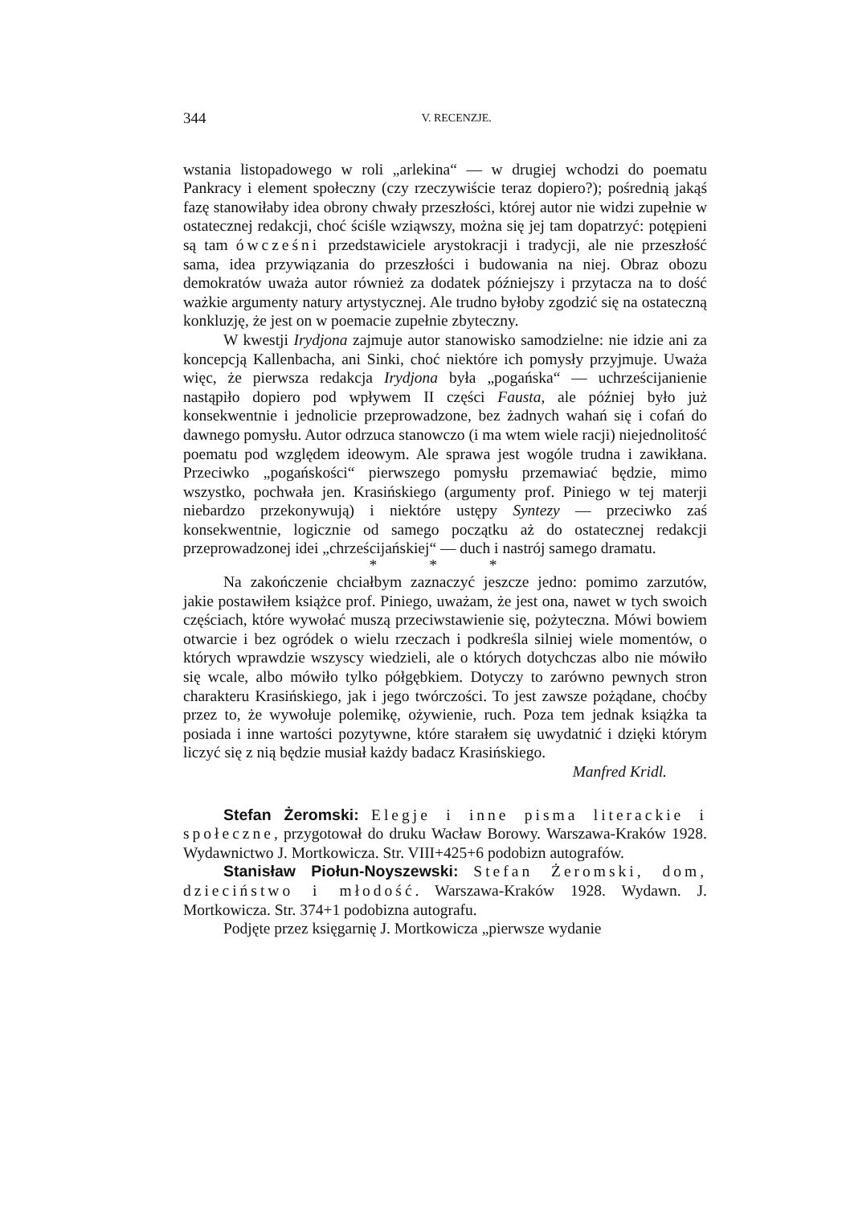344 V. RECENZJE.
wstania listopadowego w roli „arlekina“ — w drugiej wchodzi do poematu Pankracy i element społeczny (czy rzeczywiście teraz dopiero?); pośrednią jakąś fazę stanowiłaby idea obrony chwały przeszłości, której autor nie widzi zupełnie w ostatecznej redakcji, choć ściśle wziąwszy, można się jej tam dopatrzyć: potępieni są tam ówcześni przedstawiciele arystokracji i tradycji, ale nie przeszłość sama, idea przywiązania do przeszłości i budowania na niej. Obraz obozu demokratów uważa autor również za dodatek późniejszy i przytacza na to dość ważkie argumenty natury artystycznej. Ale trudno byłoby zgodzić się na ostateczną konkluzję, że jest on w poemacie zupełnie zbyteczny.
W kwestji Irydjona zajmuje autor stanowisko samodzielne: nie idzie ani za koncepcją Kallenbacha, ani Sinki, choć niektóre ich pomysły przyjmuje. Uważa więc, że pierwsza redakcja Irydjona była „pogańska“ — uchrześcijanienie nastąpiło dopiero pod wpływem II części Fausta, ale później było już konsekwentnie i jednolicie przeprowadzone, bez żadnych wahań się i cofań do dawnego pomysłu. Autor odrzuca stanowczo (i ma wtem wiele racji) niejednolitość poematu pod względem ideowym. Ale sprawa jest wogóle trudna i zawikłana. Przeciwko „pogańskości“ pierwszego pomysłu przemawiać będzie, mimo wszystko, pochwała jen. Krasińskiego (argumenty prof. Piniego w tej materji niebardzo przekonywują) i niektóre ustępy Syntezy — przeciwko zaś konsekwentnie, logicznie od samego początku aż do ostatecznej redakcji przeprowadzonej idei „chrześcijańskiej“ — duch i nastrój samego dramatu.
* * *
Na zakończenie chciałbym zaznaczyć jeszcze jedno: pomimo zarzutów, jakie postawiłem książce prof. Piniego, uważam, że jest ona, nawet w tych swoich częściach, które wywołać muszą przeciwstawienie się, pożyteczna. Mówi bowiem otwarcie i bez ogródek o wielu rzeczach i podkreśla silniej wiele momentów, o których wprawdzie wszyscy wiedzieli, ale o których dotychczas albo nie mówiło się wcale, albo mówiło tylko półgębkiem. Dotyczy to zarówno pewnych stron charakteru Krasińskiego, jak i jego twórczości. To jest zawsze pożądane, choćby przez to, że wywołuje polemikę, ożywienie, ruch. Poza tem jednak książka ta posiada i inne wartości pozytywne, które starałem się uwydatnić i dzięki którym liczyć się z nią będzie musiał każdy badacz Krasińskiego.
Manfred Kridl.
Stefan Żeromski: Elegje i inne pisma literackie i społeczne, przygotował do druku Wacław Borowy. Warszawa-Kraków 1928. Wydawnictwo J. Mortkowicza. Str. VIII+425+6 podobizn autografów.
Stanisław Piołun-Noyszewski: Stefan Żeromski, dom, dzieciństwo i młodość. Warszawa-Kraków 1928. Wydawn. J. Mortkowicza. Str. 374+1 podobizna autografu.
Podjęte przez księgarnię J. Mortkowicza „pierwsze wydanie